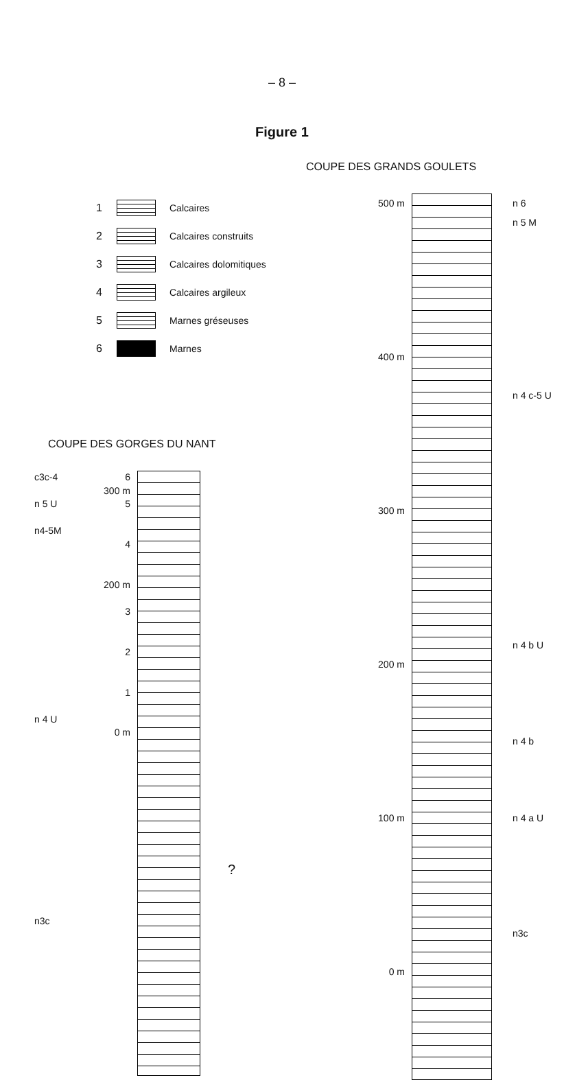– 8 –
Figure 1
COUPE DES GRANDS GOULETS
1 Calcaires
2 Calcaires construits
3 Calcaires dolomitiques
4 Calcaires argileux
5 Marnes gréseuses
6 Marnes
COUPE DES GORGES DU NANT
c3c-4
n 5 U
n4-5M
n 4 U
n3c
6
300 m
5
4
200 m
3
2
1
0 m
?
500 m
400 m
300 m
200 m
100 m
0 m
n 6
n 5 M
n 4 c-5 U
n 4 b U
n 4 b
n 4 a U
n3c